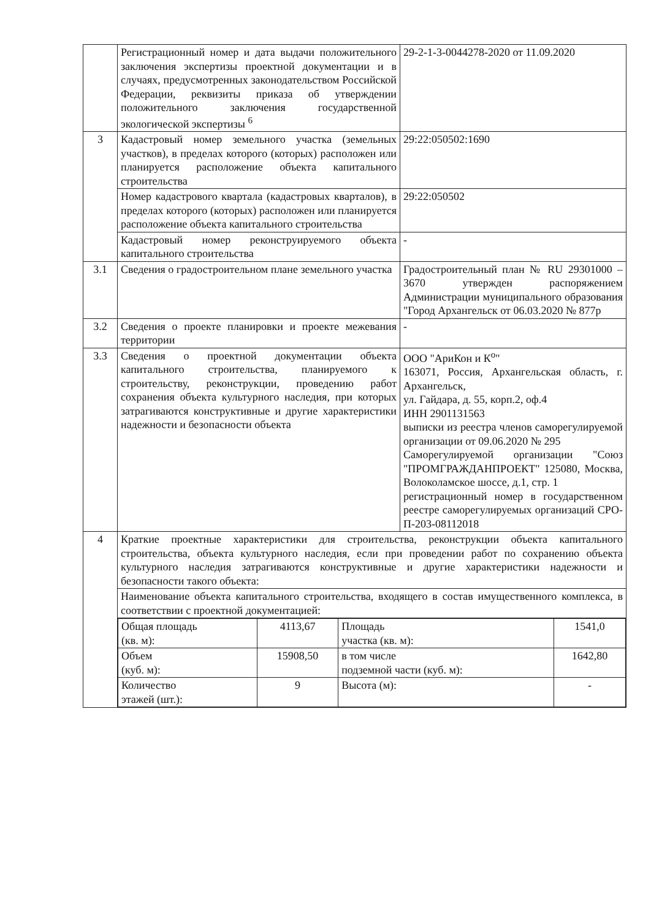| | Регистрационный номер и дата выдачи положительного заключения экспертизы проектной документации и в случаях, предусмотренных законодательством Российской Федерации, реквизиты приказа об утверждении положительного заключения государственной экологической экспертизы <sup>6</sup> | 29-2-1-3-0044278-2020 от 11.09.2020 |
| 3 | Кадастровый номер земельного участка (земельных участков), в пределах которого (которых) расположен или планируется расположение объекта капитального строительства | 29:22:050502:1690 |
| | Номер кадастрового квартала (кадастровых кварталов), в пределах которого (которых) расположен или планируется расположение объекта капитального строительства | 29:22:050502 |
| | Кадастровый номер реконструируемого объекта капитального строительства | - |
| 3.1 | Сведения о градостроительном плане земельного участка | Градостроительный план № RU 29301000 – 3670 утвержден распоряжением Администрации муниципального образования "Город Архангельск от 06.03.2020 № 877р |
| 3.2 | Сведения о проекте планировки и проекте межевания территории | - |
| 3.3 | Сведения о проектной документации объекта капитального строительства, планируемого к строительству, реконструкции, проведению работ сохранения объекта культурного наследия, при которых затрагиваются конструктивные и другие характеристики надежности и безопасности объекта | ООО "АриКон и К<sup>о</sup>" 163071, Россия, Архангельская область, г. Архангельск, ул. Гайдара, д. 55, корп.2, оф.4 ИНН 2901131563 выписки из реестра членов саморегулируемой организации от 09.06.2020 № 295 Саморегулируемой организации "Союз "ПРОМГРАЖДАНПРОЕКТ" 125080, Москва, Волоколамское шоссе, д.1, стр. 1 регистрационный номер в государственном реестре саморегулируемых организаций СРО-П-203-08112018 |
| 4 | Краткие проектные характеристики для строительства, реконструкции объекта капитального строительства, объекта культурного наследия, если при проведении работ по сохранению объекта культурного наследия затрагиваются конструктивные и другие характеристики надежности и безопасности такого объекта: | |
| | Наименование объекта капитального строительства, входящего в состав имущественного комплекса, в соответствии с проектной документацией: | |
| | / Общая площадь (кв. м): / 4113,67 / Площадь участка (кв. м): / 1541,0 / / Объем (куб. м): / 15908,50 / в том числе подземной части (куб. м): / 1642,80 / / Количество этажей (шт.): / 9 / Высота (м): / - / | |